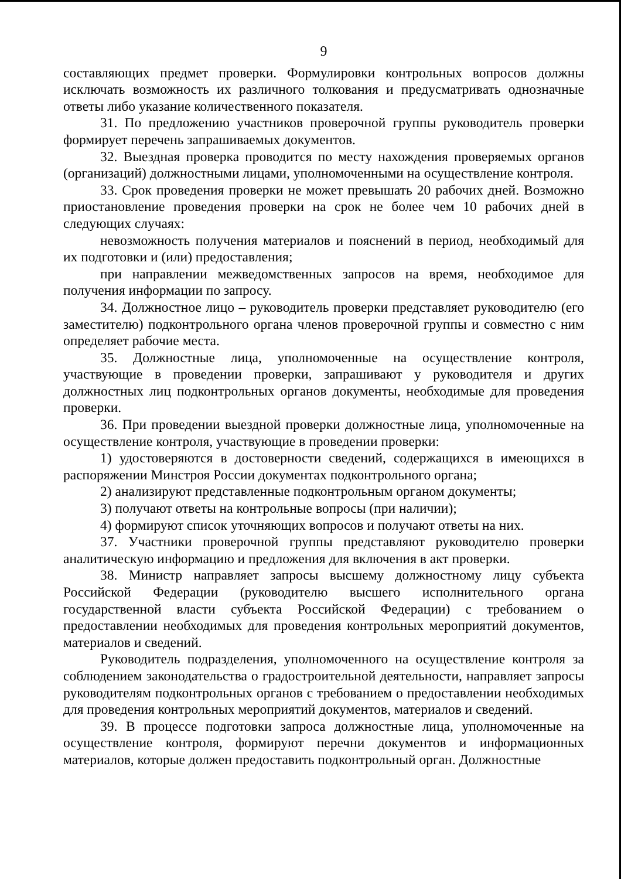9
составляющих предмет проверки. Формулировки контрольных вопросов должны исключать возможность их различного толкования и предусматривать однозначные ответы либо указание количественного показателя.
31. По предложению участников проверочной группы руководитель проверки формирует перечень запрашиваемых документов.
32. Выездная проверка проводится по месту нахождения проверяемых органов (организаций) должностными лицами, уполномоченными на осуществление контроля.
33. Срок проведения проверки не может превышать 20 рабочих дней. Возможно приостановление проведения проверки на срок не более чем 10 рабочих дней в следующих случаях:
невозможность получения материалов и пояснений в период, необходимый для их подготовки и (или) предоставления;
при направлении межведомственных запросов на время, необходимое для получения информации по запросу.
34. Должностное лицо – руководитель проверки представляет руководителю (его заместителю) подконтрольного органа членов проверочной группы и совместно с ним определяет рабочие места.
35. Должностные лица, уполномоченные на осуществление контроля, участвующие в проведении проверки, запрашивают у руководителя и других должностных лиц подконтрольных органов документы, необходимые для проведения проверки.
36. При проведении выездной проверки должностные лица, уполномоченные на осуществление контроля, участвующие в проведении проверки:
1) удостоверяются в достоверности сведений, содержащихся в имеющихся в распоряжении Минстроя России документах подконтрольного органа;
2) анализируют представленные подконтрольным органом документы;
3) получают ответы на контрольные вопросы (при наличии);
4) формируют список уточняющих вопросов и получают ответы на них.
37. Участники проверочной группы представляют руководителю проверки аналитическую информацию и предложения для включения в акт проверки.
38. Министр направляет запросы высшему должностному лицу субъекта Российской Федерации (руководителю высшего исполнительного органа государственной власти субъекта Российской Федерации) с требованием о предоставлении необходимых для проведения контрольных мероприятий документов, материалов и сведений.
Руководитель подразделения, уполномоченного на осуществление контроля за соблюдением законодательства о градостроительной деятельности, направляет запросы руководителям подконтрольных органов с требованием о предоставлении необходимых для проведения контрольных мероприятий документов, материалов и сведений.
39. В процессе подготовки запроса должностные лица, уполномоченные на осуществление контроля, формируют перечни документов и информационных материалов, которые должен предоставить подконтрольный орган. Должностные